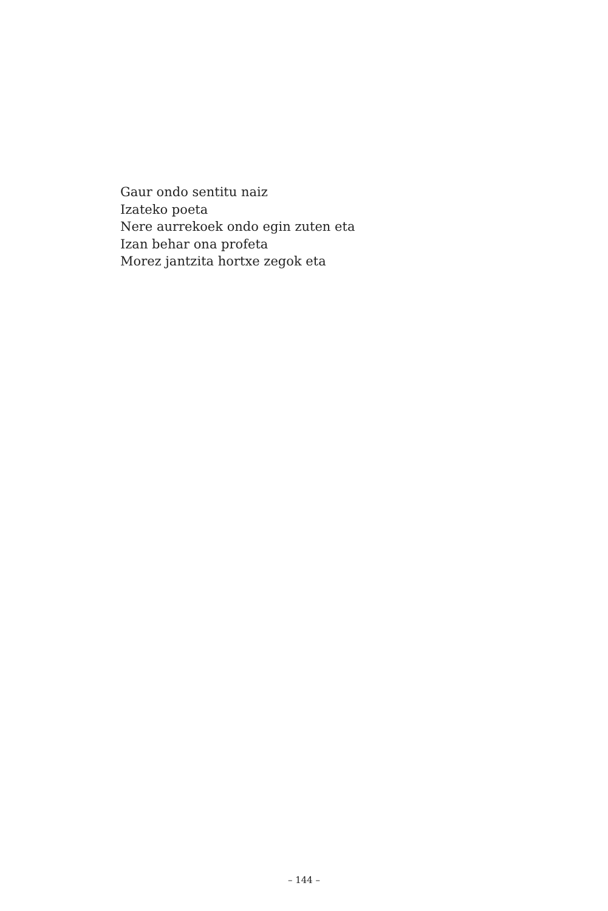Gaur ondo sentitu naiz
Izateko poeta
Nere aurrekoek ondo egin zuten eta
Izan behar ona profeta
Morez jantzita hortxe zegok eta
– 144 –